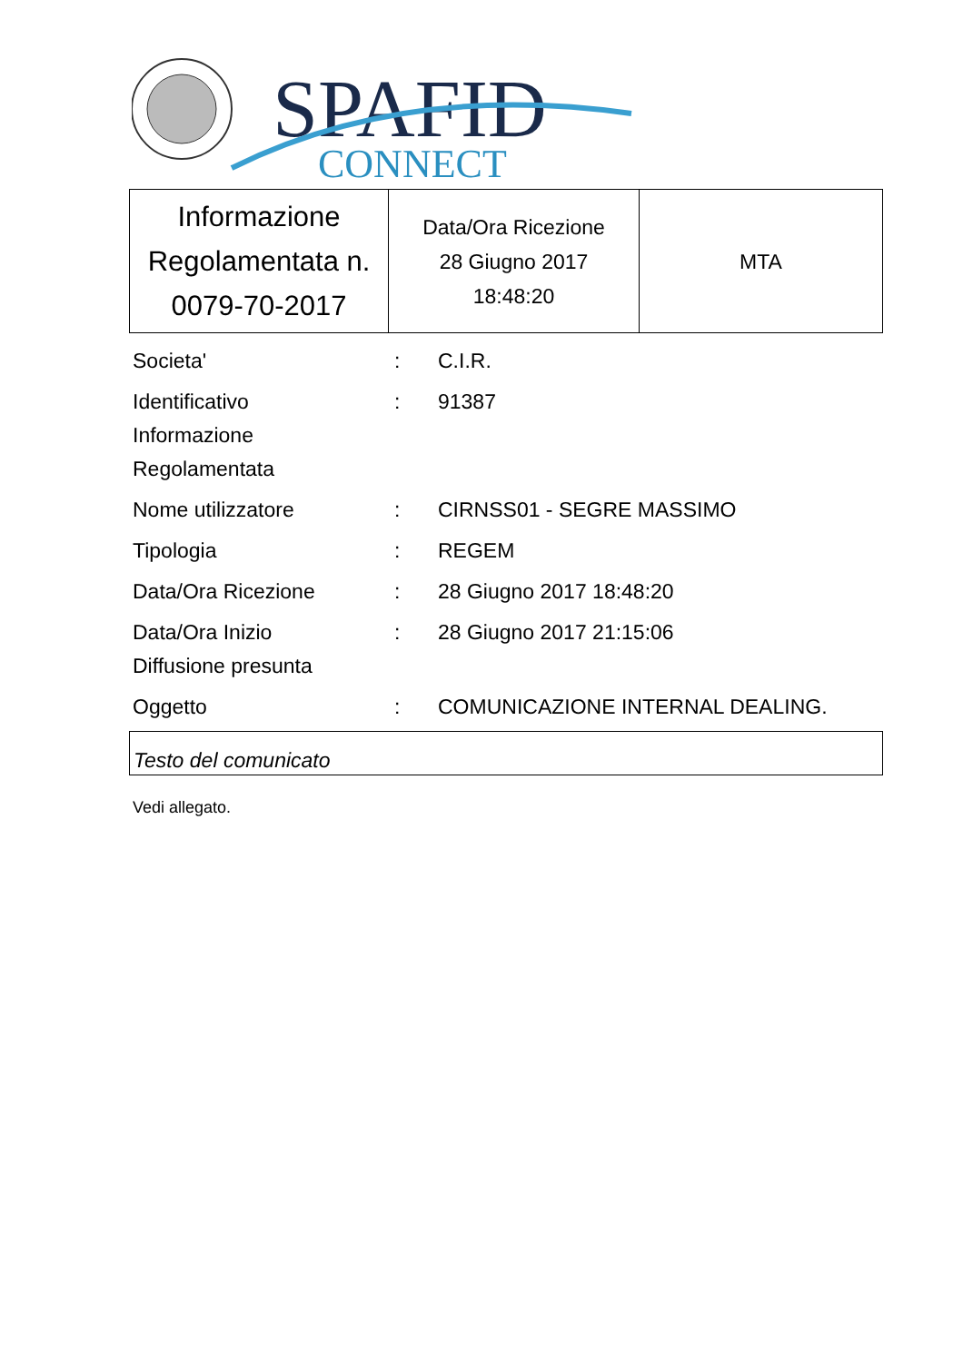SPAFID
CONNECT
| Informazione Regolamentata n. 0079-70-2017 | Data/Ora Ricezione 28 Giugno 2017 18:48:20 | MTA |
| Societa' | : | C.I.R. |
| Identificativo Informazione Regolamentata | : | 91387 |
| Nome utilizzatore | : | CIRNSS01 - SEGRE MASSIMO |
| Tipologia | : | REGEM |
| Data/Ora Ricezione | : | 28 Giugno 2017 18:48:20 |
| Data/Ora Inizio Diffusione presunta | : | 28 Giugno 2017 21:15:06 |
| Oggetto | : | COMUNICAZIONE INTERNAL DEALING. |
Testo del comunicato
Vedi allegato.